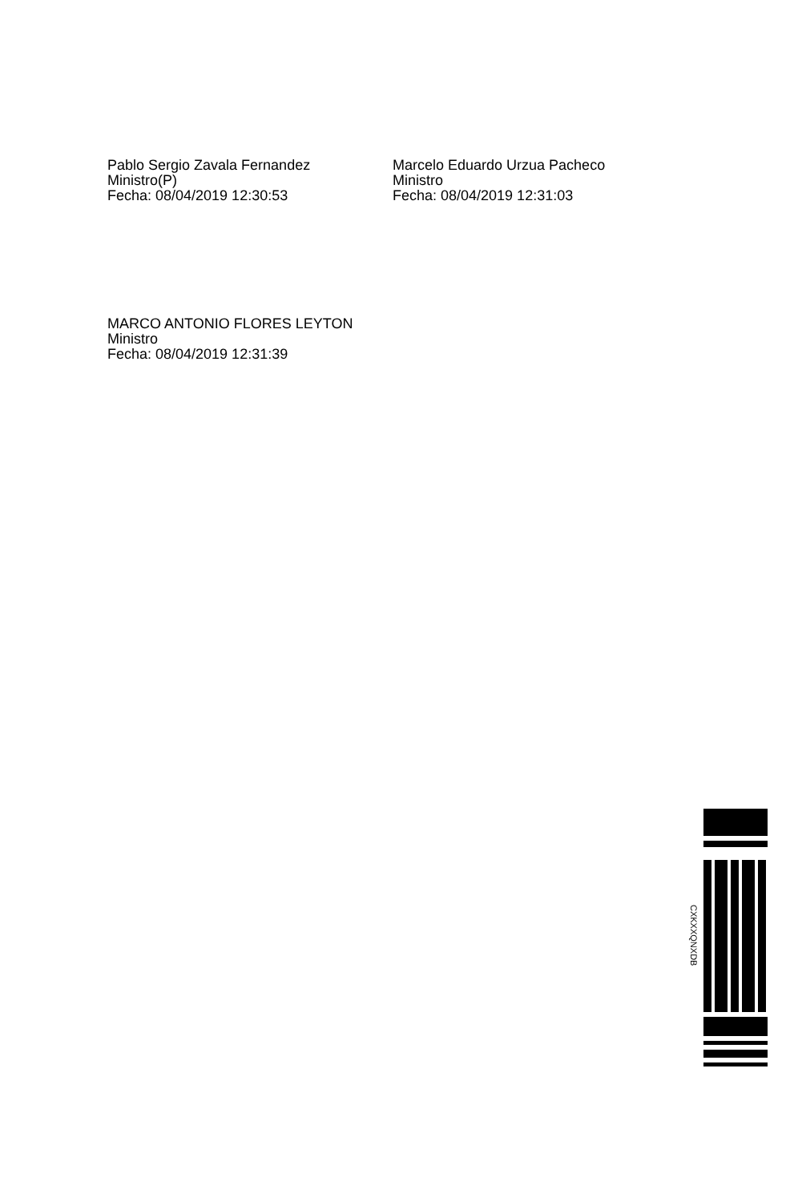Pablo Sergio Zavala Fernandez
Ministro(P)
Fecha: 08/04/2019 12:30:53
Marcelo Eduardo Urzua Pacheco
Ministro
Fecha: 08/04/2019 12:31:03
MARCO ANTONIO FLORES LEYTON
Ministro
Fecha: 08/04/2019 12:31:39
CXKXXQNXDB